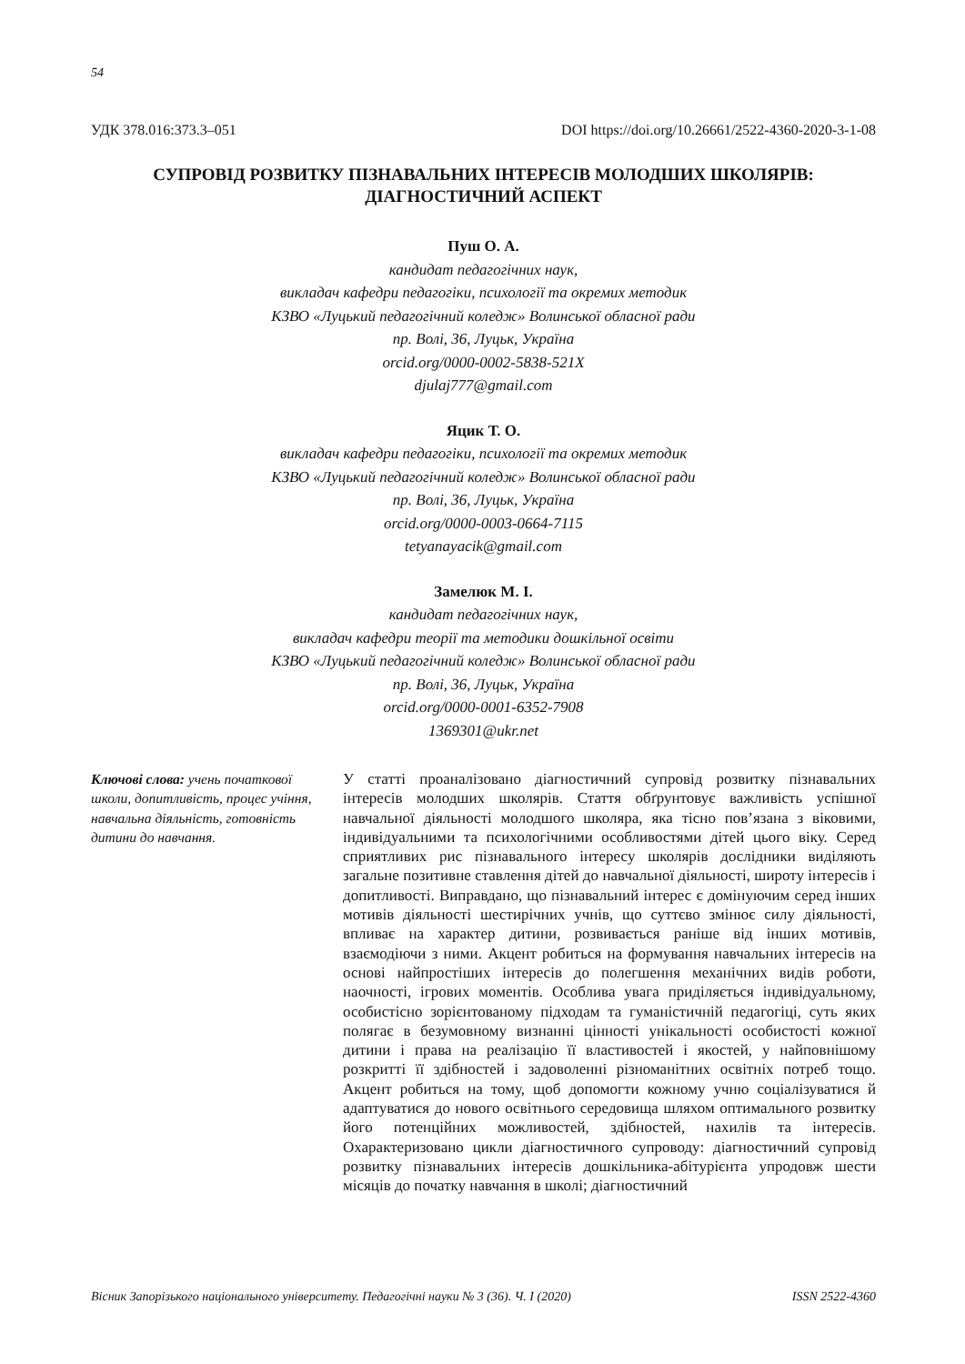54
УДК 378.016:373.3–051 DOI https://doi.org/10.26661/2522-4360-2020-3-1-08
СУПРОВІД РОЗВИТКУ ПІЗНАВАЛЬНИХ ІНТЕРЕСІВ МОЛОДШИХ ШКОЛЯРІВ:
ДІАГНОСТИЧНИЙ АСПЕКТ
Пуш О. А.
кандидат педагогічних наук,
викладач кафедри педагогіки, психології та окремих методик
КЗВО «Луцький педагогічний коледж» Волинської обласної ради
пр. Волі, 36, Луцьк, Україна
orcid.org/0000-0002-5838-521X
djulaj777@gmail.com
Яцик Т. О.
викладач кафедри педагогіки, психології та окремих методик
КЗВО «Луцький педагогічний коледж» Волинської обласної ради
пр. Волі, 36, Луцьк, Україна
orcid.org/0000-0003-0664-7115
tetyanayacik@gmail.com
Замелюк М. І.
кандидат педагогічних наук,
викладач кафедри теорії та методики дошкільної освіти
КЗВО «Луцький педагогічний коледж» Волинської обласної ради
пр. Волі, 36, Луцьк, Україна
orcid.org/0000-0001-6352-7908
1369301@ukr.net
Ключові слова: учень початкової школи, допитливість, процес учіння, навчальна діяльність, готовність дитини до навчання.
У статті проаналізовано діагностичний супровід розвитку пізнавальних інтересів молодших школярів. Стаття обґрунтовує важливість успішної навчальної діяльності молодшого школяра, яка тісно пов’язана з віковими, індивідуальними та психологічними особливостями дітей цього віку. Серед сприятливих рис пізнавального інтересу школярів дослідники виділяють загальне позитивне ставлення дітей до навчальної діяльності, широту інтересів і допитливості. Виправдано, що пізнавальний інтерес є домінуючим серед інших мотивів діяльності шестирічних учнів, що суттєво змінює силу діяльності, впливає на характер дитини, розвивається раніше від інших мотивів, взаємодіючи з ними. Акцент робиться на формування навчальних інтересів на основі найпростіших інтересів до полегшення механічних видів роботи, наочності, ігрових моментів. Особлива увага приділяється індивідуальному, особистісно зорієнтованому підходам та гуманістичній педагогіці, суть яких полягає в безумовному визнанні цінності унікальності особистості кожної дитини і права на реалізацію її властивостей і якостей, у найповнішому розкритті її здібностей і задоволенні різноманітних освітніх потреб тощо. Акцент робиться на тому, щоб допомогти кожному учню соціалізуватися й адаптуватися до нового освітнього середовища шляхом оптимального розвитку його потенційних можливостей, здібностей, нахилів та інтересів. Охарактеризовано цикли діагностичного супроводу: діагностичний супровід розвитку пізнавальних інтересів дошкільника-абітурієнта упродовж шести місяців до початку навчання в школі; діагностичний
Вісник Запорізького національного університету. Педагогічні науки № 3 (36). Ч. I (2020) ISSN 2522-4360